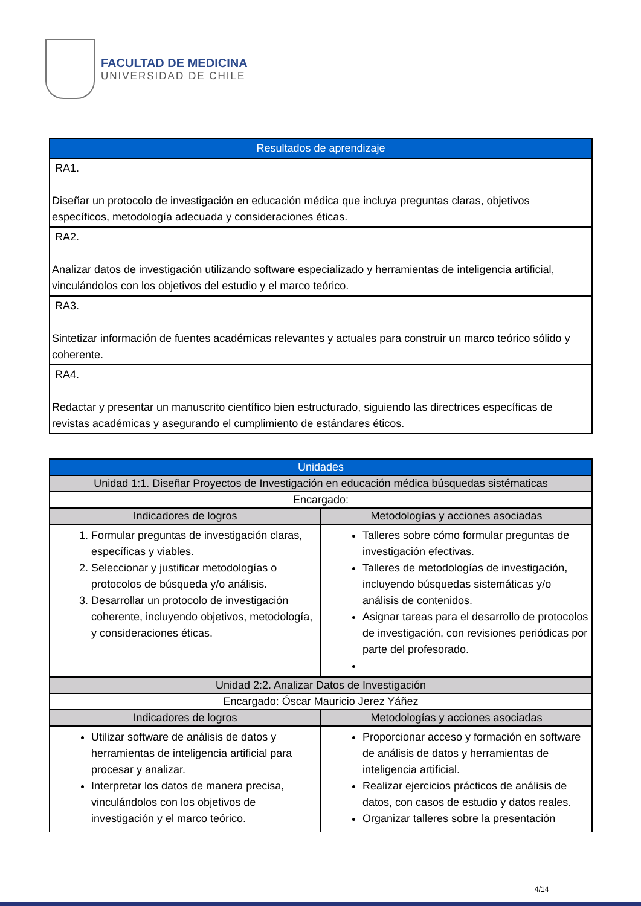FACULTAD DE MEDICINA
UNIVERSIDAD DE CHILE
| Resultados de aprendizaje |
| --- |
| RA1. Diseñar un protocolo de investigación en educación médica que incluya preguntas claras, objetivos específicos, metodología adecuada y consideraciones éticas. |
| RA2. Analizar datos de investigación utilizando software especializado y herramientas de inteligencia artificial, vinculándolos con los objetivos del estudio y el marco teórico. |
| RA3. Sintetizar información de fuentes académicas relevantes y actuales para construir un marco teórico sólido y coherente. |
| RA4. Redactar y presentar un manuscrito científico bien estructurado, siguiendo las directrices específicas de revistas académicas y asegurando el cumplimiento de estándares éticos. |
| Unidades | |
| --- | --- |
| Unidad 1:1. Diseñar Proyectos de Investigación en educación médica búsquedas sistématicas | |
| Encargado: | |
| Indicadores de logros | Metodologías y acciones asociadas |
| 1. Formular preguntas de investigación claras, específicas y viables. 2. Seleccionar y justificar metodologías o protocolos de búsqueda y/o análisis. 3. Desarrollar un protocolo de investigación coherente, incluyendo objetivos, metodología, y consideraciones éticas. | Talleres sobre cómo formular preguntas de investigación efectivas. Talleres de metodologías de investigación, incluyendo búsquedas sistemáticas y/o análisis de contenidos. Asignar tareas para el desarrollo de protocolos de investigación, con revisiones periódicas por parte del profesorado. |
| Unidad 2:2. Analizar Datos de Investigación | |
| Encargado: Óscar Mauricio Jerez Yáñez | |
| Indicadores de logros | Metodologías y acciones asociadas |
| Utilizar software de análisis de datos y herramientas de inteligencia artificial para procesar y analizar. Interpretar los datos de manera precisa, vinculándolos con los objetivos de investigación y el marco teórico. | Proporcionar acceso y formación en software de análisis de datos y herramientas de inteligencia artificial. Realizar ejercicios prácticos de análisis de datos, con casos de estudio y datos reales. Organizar talleres sobre la presentación |
4/14